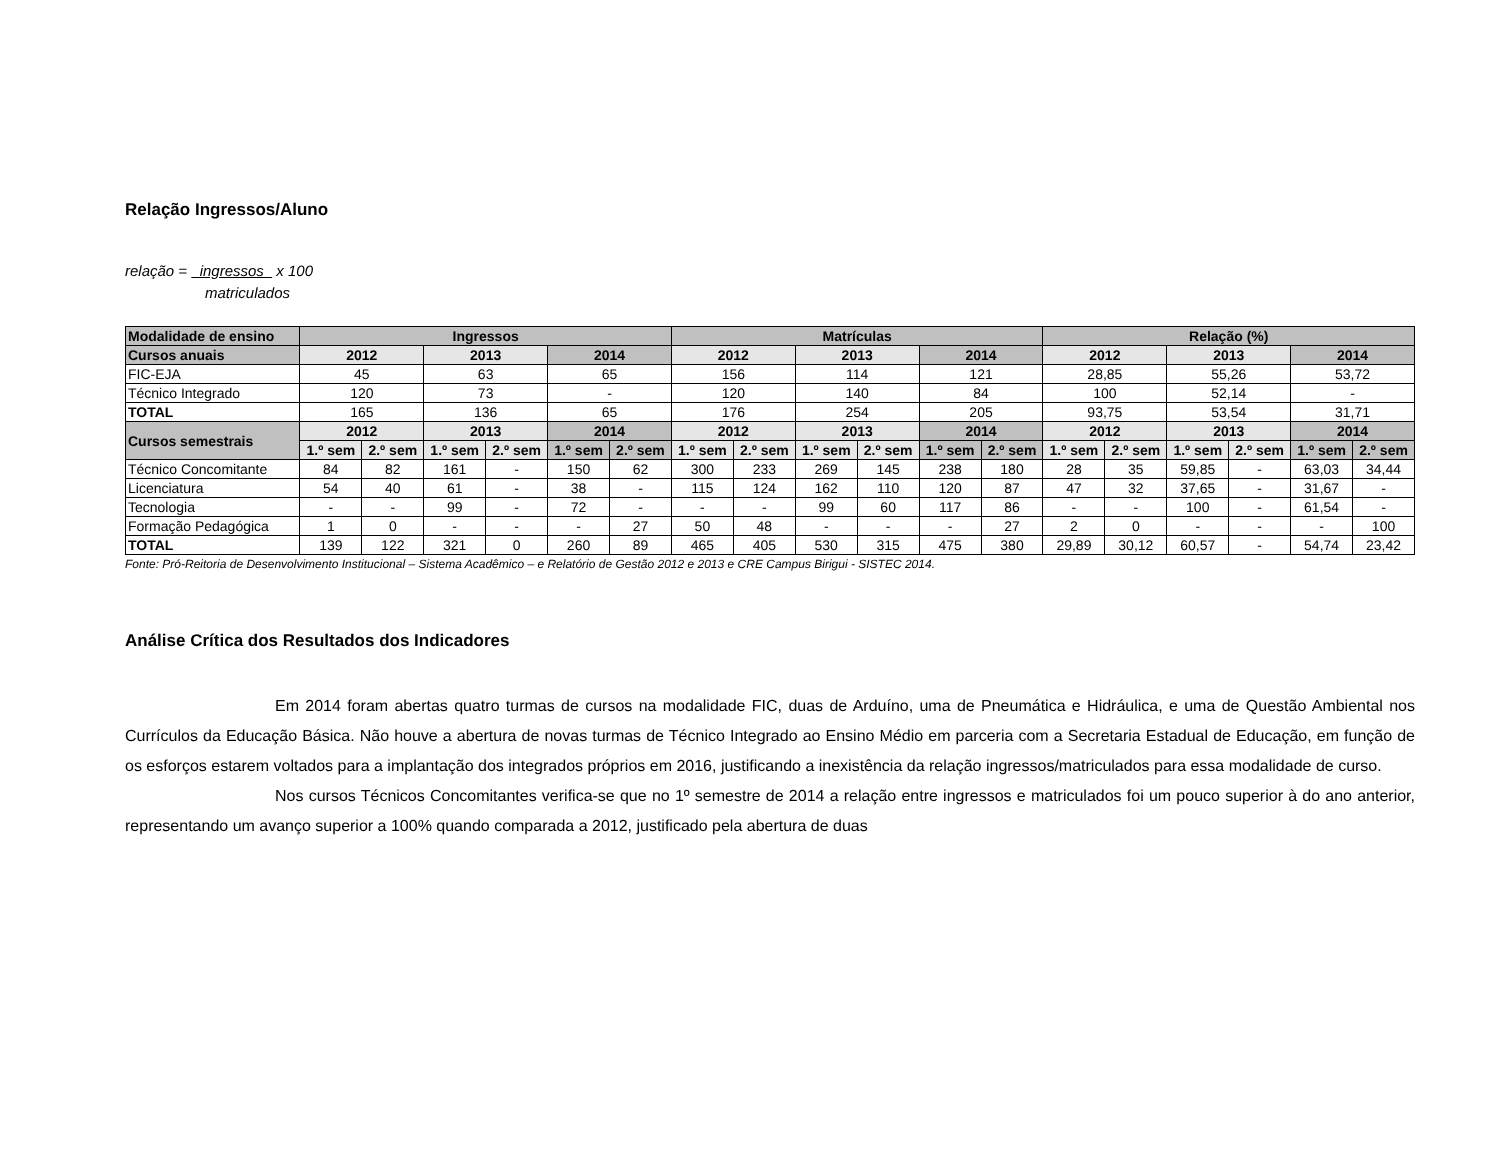Relação Ingressos/Aluno
relação = ingressos x 100
matriculados
| Modalidade de ensino | Ingressos | | | | | | Matrículas | | | | | | Relação (%) | | | | | |
| --- | --- | --- | --- | --- | --- | --- | --- | --- | --- | --- | --- | --- | --- | --- | --- | --- | --- | --- |
| Cursos anuais | 2012 | | 2013 | | 2014 | | 2012 | | 2013 | | 2014 | | 2012 | | 2013 | | 2014 | |
| FIC-EJA | 45 | | 63 | | 65 | | 156 | | 114 | | 121 | | 28,85 | | 55,26 | | 53,72 | |
| Técnico Integrado | 120 | | 73 | | - | | 120 | | 140 | | 84 | | 100 | | 52,14 | | - | |
| TOTAL | 165 | | 136 | | 65 | | 176 | | 254 | | 205 | | 93,75 | | 53,54 | | 31,71 | |
| Cursos semestrais | 2012 | | 2013 | | 2014 | | 2012 | | 2013 | | 2014 | | 2012 | | 2013 | | 2014 | |
| | 1.º sem | 2.º sem | 1.º sem | 2.º sem | 1.º sem | 2.º sem | 1.º sem | 2.º sem | 1.º sem | 2.º sem | 1.º sem | 2.º sem | 1.º sem | 2.º sem | 1.º sem | 2.º sem | 1.º sem | 2.º sem |
| Técnico Concomitante | 84 | 82 | 161 | - | 150 | 62 | 300 | 233 | 269 | 145 | 238 | 180 | 28 | 35 | 59,85 | - | 63,03 | 34,44 |
| Licenciatura | 54 | 40 | 61 | - | 38 | - | 115 | 124 | 162 | 110 | 120 | 87 | 47 | 32 | 37,65 | - | 31,67 | - |
| Tecnologia | - | - | 99 | - | 72 | - | - | - | 99 | 60 | 117 | 86 | - | - | 100 | - | 61,54 | - |
| Formação Pedagógica | 1 | 0 | - | - | - | 27 | 50 | 48 | - | - | - | 27 | 2 | 0 | - | - | - | 100 |
| TOTAL | 139 | 122 | 321 | 0 | 260 | 89 | 465 | 405 | 530 | 315 | 475 | 380 | 29,89 | 30,12 | 60,57 | - | 54,74 | 23,42 |
Fonte: Pró-Reitoria de Desenvolvimento Institucional – Sistema Acadêmico – e Relatório de Gestão 2012 e 2013 e CRE Campus Birigui - SISTEC 2014.
Análise Crítica dos Resultados dos Indicadores
Em 2014 foram abertas quatro turmas de cursos na modalidade FIC, duas de Arduíno, uma de Pneumática e Hidráulica, e uma de Questão Ambiental nos Currículos da Educação Básica. Não houve a abertura de novas turmas de Técnico Integrado ao Ensino Médio em parceria com a Secretaria Estadual de Educação, em função de os esforços estarem voltados para a implantação dos integrados próprios em 2016, justificando a inexistência da relação ingressos/matriculados para essa modalidade de curso.
Nos cursos Técnicos Concomitantes verifica-se que no 1º semestre de 2014 a relação entre ingressos e matriculados foi um pouco superior à do ano anterior, representando um avanço superior a 100% quando comparada a 2012, justificado pela abertura de duas